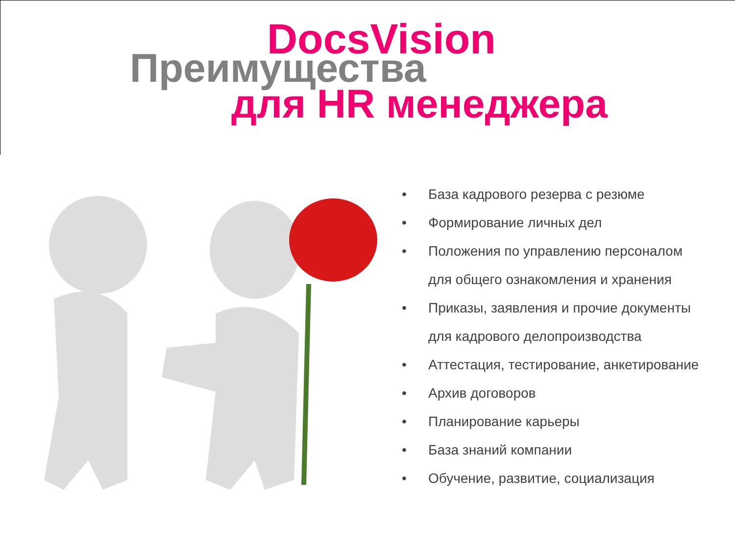DocsVision
Преимущества
для HR менеджера
• База кадрового резерва с резюме
• Формирование личных дел
• Положения по управлению персоналом
для общего ознакомления и хранения
• Приказы, заявления и прочие документы
для кадрового делопроизводства
• Аттестация, тестирование, анкетирование
• Архив договоров
• Планирование карьеры
• База знаний компании
• Обучение, развитие, социализация